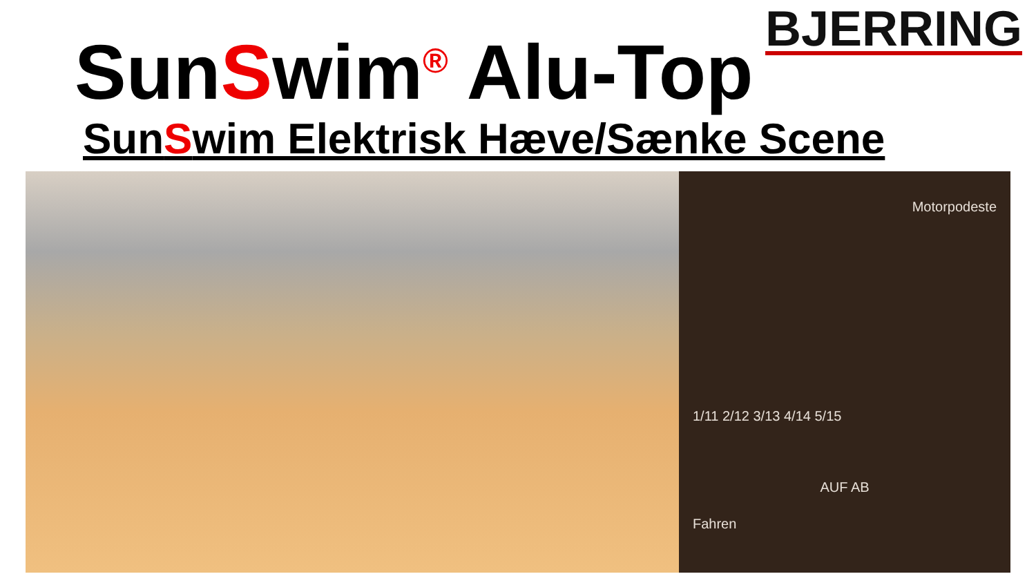BJERRING
SunSwim<sup>®</sup> Alu-Top
SunSwim Elektrisk Hæve/Sænke Scene
Motorpodeste
1/11 2/12 3/13 4/14 5/15
AUF AB
Fahren